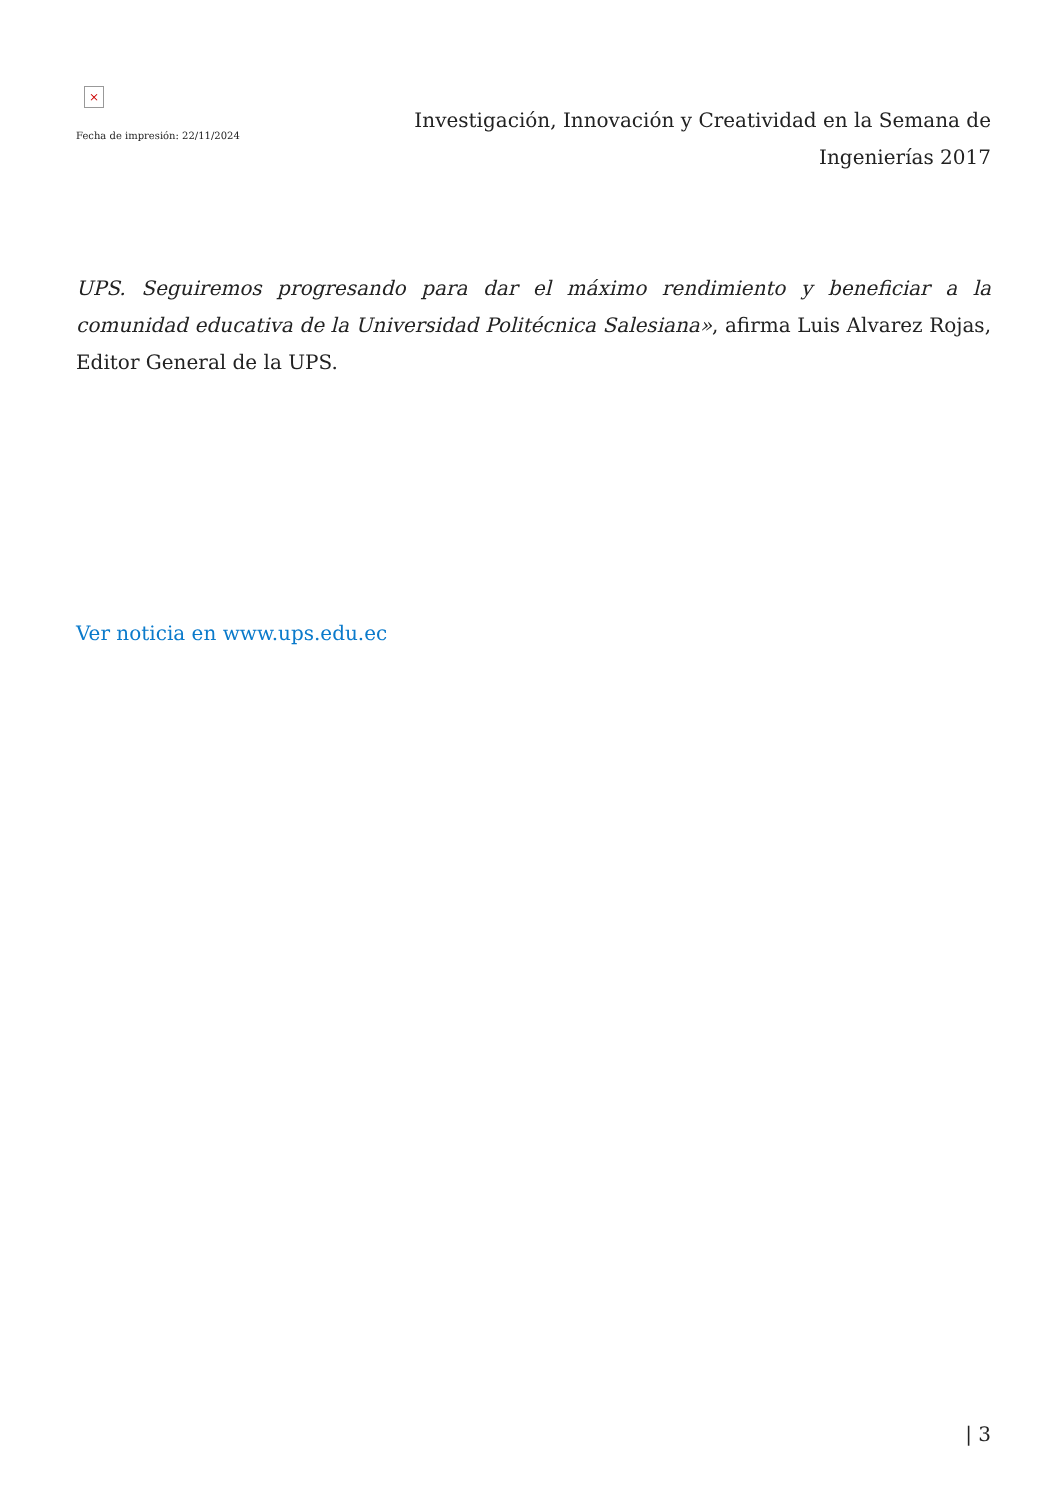×
Fecha de impresión: 22/11/2024
Investigación, Innovación y Creatividad en la Semana de Ingenierías 2017
UPS. Seguiremos progresando para dar el máximo rendimiento y beneficiar a la comunidad educativa de la Universidad Politécnica Salesiana», afirma Luis Alvarez Rojas, Editor General de la UPS.
Ver noticia en www.ups.edu.ec
| 3